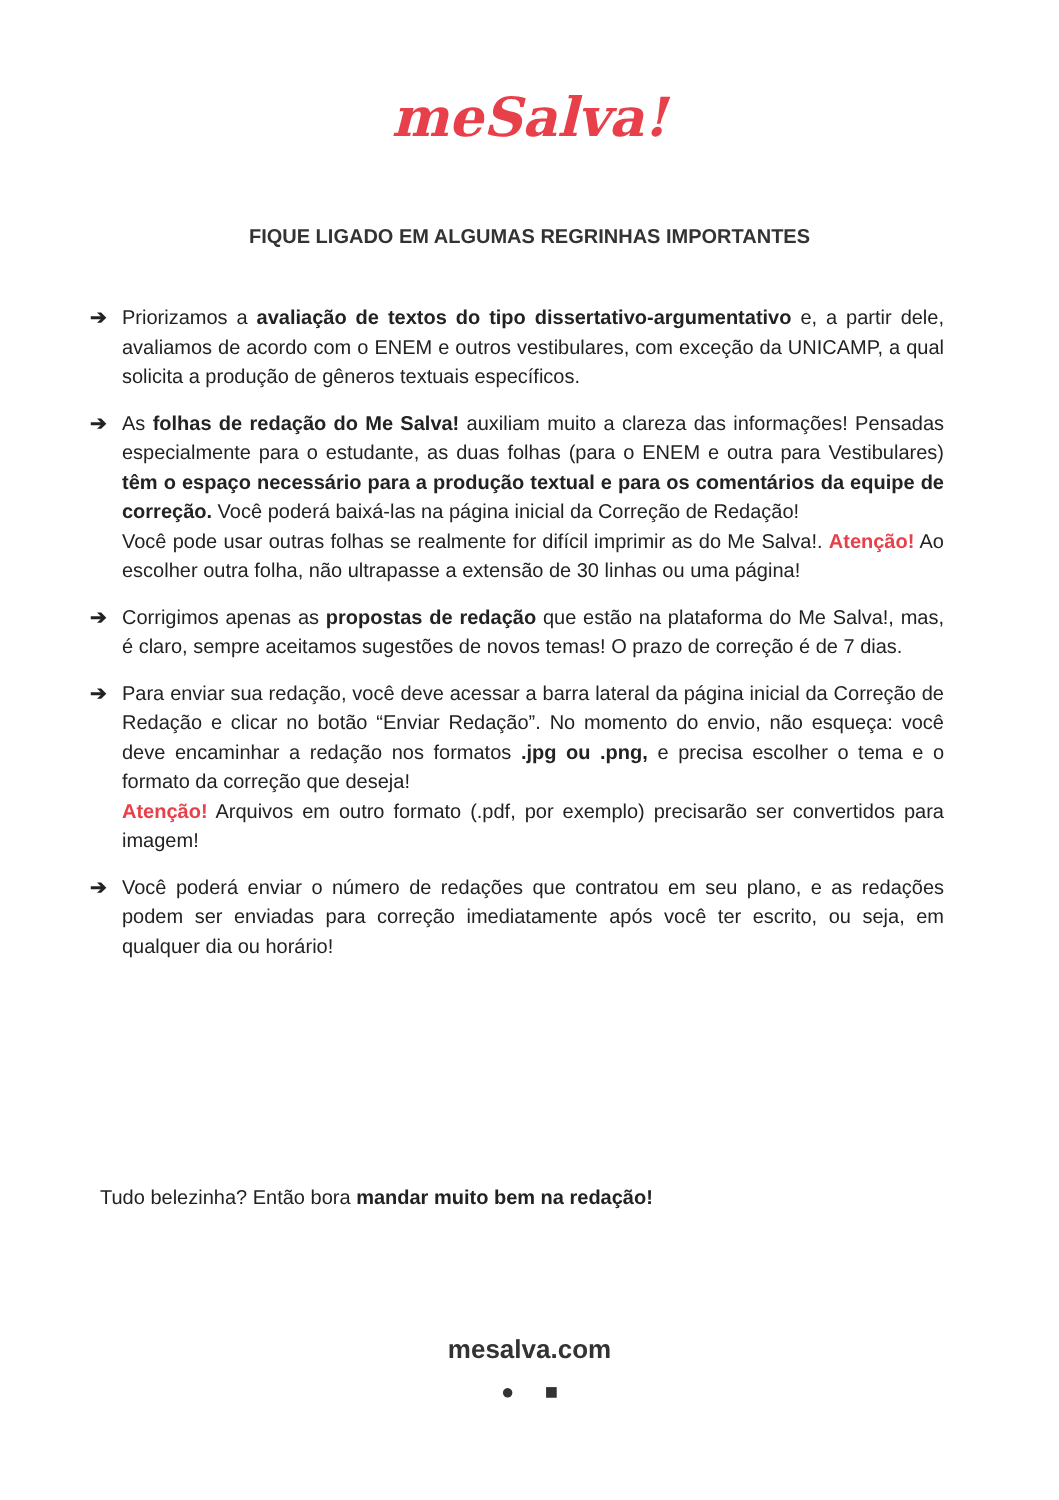meSalva!
FIQUE LIGADO EM ALGUMAS REGRINHAS IMPORTANTES
➔ Priorizamos a avaliação de textos do tipo dissertativo-argumentativo e, a partir dele, avaliamos de acordo com o ENEM e outros vestibulares, com exceção da UNICAMP, a qual solicita a produção de gêneros textuais específicos.
➔ As folhas de redação do Me Salva! auxiliam muito a clareza das informações! Pensadas especialmente para o estudante, as duas folhas (para o ENEM e outra para Vestibulares) têm o espaço necessário para a produção textual e para os comentários da equipe de correção. Você poderá baixá-las na página inicial da Correção de Redação!
Você pode usar outras folhas se realmente for difícil imprimir as do Me Salva!. Atenção! Ao escolher outra folha, não ultrapasse a extensão de 30 linhas ou uma página!
➔ Corrigimos apenas as propostas de redação que estão na plataforma do Me Salva!, mas, é claro, sempre aceitamos sugestões de novos temas! O prazo de correção é de 7 dias.
➔ Para enviar sua redação, você deve acessar a barra lateral da página inicial da Correção de Redação e clicar no botão “Enviar Redação”. No momento do envio, não esqueça: você deve encaminhar a redação nos formatos .jpg ou .png, e precisa escolher o tema e o formato da correção que deseja!
Atenção! Arquivos em outro formato (.pdf, por exemplo) precisarão ser convertidos para imagem!
➔ Você poderá enviar o número de redações que contratou em seu plano, e as redações podem ser enviadas para correção imediatamente após você ter escrito, ou seja, em qualquer dia ou horário!
Tudo belezinha? Então bora mandar muito bem na redação!
mesalva.com
● ■